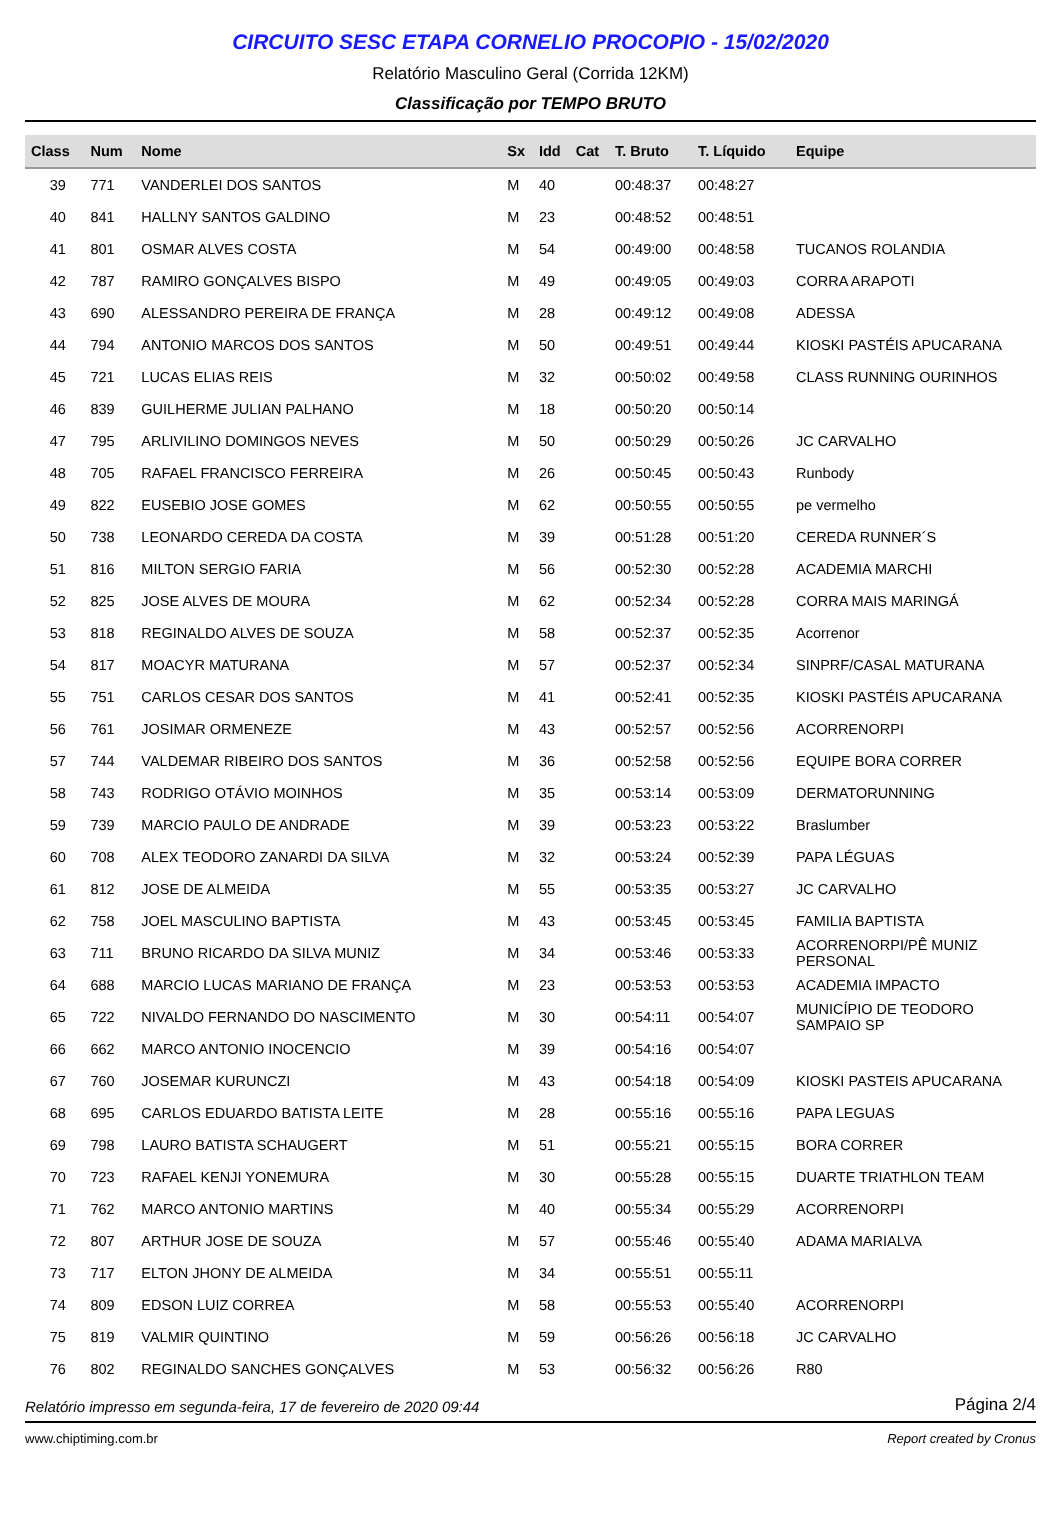CIRCUITO SESC ETAPA CORNELIO PROCOPIO - 15/02/2020
Relatório Masculino Geral (Corrida 12KM)
Classificação por TEMPO BRUTO
| Class | Num | Nome | Sx | Idd | Cat | T. Bruto | T. Líquido | Equipe |
| --- | --- | --- | --- | --- | --- | --- | --- | --- |
| 39 | 771 | VANDERLEI DOS SANTOS | M | 40 | | 00:48:37 | 00:48:27 | |
| 40 | 841 | HALLNY SANTOS GALDINO | M | 23 | | 00:48:52 | 00:48:51 | |
| 41 | 801 | OSMAR ALVES COSTA | M | 54 | | 00:49:00 | 00:48:58 | TUCANOS ROLANDIA |
| 42 | 787 | RAMIRO GONÇALVES BISPO | M | 49 | | 00:49:05 | 00:49:03 | CORRA ARAPOTI |
| 43 | 690 | ALESSANDRO PEREIRA DE FRANÇA | M | 28 | | 00:49:12 | 00:49:08 | ADESSA |
| 44 | 794 | ANTONIO MARCOS DOS SANTOS | M | 50 | | 00:49:51 | 00:49:44 | KIOSKI PASTÉIS APUCARANA |
| 45 | 721 | LUCAS ELIAS REIS | M | 32 | | 00:50:02 | 00:49:58 | CLASS RUNNING OURINHOS |
| 46 | 839 | GUILHERME JULIAN PALHANO | M | 18 | | 00:50:20 | 00:50:14 | |
| 47 | 795 | ARLIVILINO DOMINGOS NEVES | M | 50 | | 00:50:29 | 00:50:26 | JC CARVALHO |
| 48 | 705 | RAFAEL FRANCISCO FERREIRA | M | 26 | | 00:50:45 | 00:50:43 | Runbody |
| 49 | 822 | EUSEBIO JOSE GOMES | M | 62 | | 00:50:55 | 00:50:55 | pe vermelho |
| 50 | 738 | LEONARDO CEREDA DA COSTA | M | 39 | | 00:51:28 | 00:51:20 | CEREDA RUNNER´S |
| 51 | 816 | MILTON SERGIO FARIA | M | 56 | | 00:52:30 | 00:52:28 | ACADEMIA MARCHI |
| 52 | 825 | JOSE ALVES DE MOURA | M | 62 | | 00:52:34 | 00:52:28 | CORRA MAIS MARINGÁ |
| 53 | 818 | REGINALDO ALVES DE SOUZA | M | 58 | | 00:52:37 | 00:52:35 | Acorrenor |
| 54 | 817 | MOACYR MATURANA | M | 57 | | 00:52:37 | 00:52:34 | SINPRF/CASAL MATURANA |
| 55 | 751 | CARLOS CESAR DOS SANTOS | M | 41 | | 00:52:41 | 00:52:35 | KIOSKI PASTÉIS APUCARANA |
| 56 | 761 | JOSIMAR ORMENEZE | M | 43 | | 00:52:57 | 00:52:56 | ACORRENORPI |
| 57 | 744 | VALDEMAR RIBEIRO DOS SANTOS | M | 36 | | 00:52:58 | 00:52:56 | EQUIPE BORA CORRER |
| 58 | 743 | RODRIGO OTÁVIO MOINHOS | M | 35 | | 00:53:14 | 00:53:09 | DERMATORUNNING |
| 59 | 739 | MARCIO PAULO DE ANDRADE | M | 39 | | 00:53:23 | 00:53:22 | Braslumber |
| 60 | 708 | ALEX TEODORO ZANARDI DA SILVA | M | 32 | | 00:53:24 | 00:52:39 | PAPA LÉGUAS |
| 61 | 812 | JOSE DE ALMEIDA | M | 55 | | 00:53:35 | 00:53:27 | JC CARVALHO |
| 62 | 758 | JOEL MASCULINO BAPTISTA | M | 43 | | 00:53:45 | 00:53:45 | FAMILIA BAPTISTA |
| 63 | 711 | BRUNO RICARDO DA SILVA MUNIZ | M | 34 | | 00:53:46 | 00:53:33 | ACORRENORPI/PÊ MUNIZ PERSONAL |
| 64 | 688 | MARCIO LUCAS MARIANO DE FRANÇA | M | 23 | | 00:53:53 | 00:53:53 | ACADEMIA IMPACTO |
| 65 | 722 | NIVALDO FERNANDO DO NASCIMENTO | M | 30 | | 00:54:11 | 00:54:07 | MUNICÍPIO DE TEODORO SAMPAIO SP |
| 66 | 662 | MARCO ANTONIO INOCENCIO | M | 39 | | 00:54:16 | 00:54:07 | |
| 67 | 760 | JOSEMAR KURUNCZI | M | 43 | | 00:54:18 | 00:54:09 | KIOSKI PASTEIS APUCARANA |
| 68 | 695 | CARLOS EDUARDO BATISTA LEITE | M | 28 | | 00:55:16 | 00:55:16 | PAPA LEGUAS |
| 69 | 798 | LAURO BATISTA SCHAUGERT | M | 51 | | 00:55:21 | 00:55:15 | BORA CORRER |
| 70 | 723 | RAFAEL KENJI YONEMURA | M | 30 | | 00:55:28 | 00:55:15 | DUARTE TRIATHLON TEAM |
| 71 | 762 | MARCO ANTONIO MARTINS | M | 40 | | 00:55:34 | 00:55:29 | ACORRENORPI |
| 72 | 807 | ARTHUR JOSE DE SOUZA | M | 57 | | 00:55:46 | 00:55:40 | ADAMA MARIALVA |
| 73 | 717 | ELTON JHONY DE ALMEIDA | M | 34 | | 00:55:51 | 00:55:11 | |
| 74 | 809 | EDSON LUIZ CORREA | M | 58 | | 00:55:53 | 00:55:40 | ACORRENORPI |
| 75 | 819 | VALMIR QUINTINO | M | 59 | | 00:56:26 | 00:56:18 | JC CARVALHO |
| 76 | 802 | REGINALDO SANCHES GONÇALVES | M | 53 | | 00:56:32 | 00:56:26 | R80 |
Relatório impresso em segunda-feira, 17 de fevereiro de 2020 09:44 Página 2/4
www.chiptiming.com.br Report created by Cronus